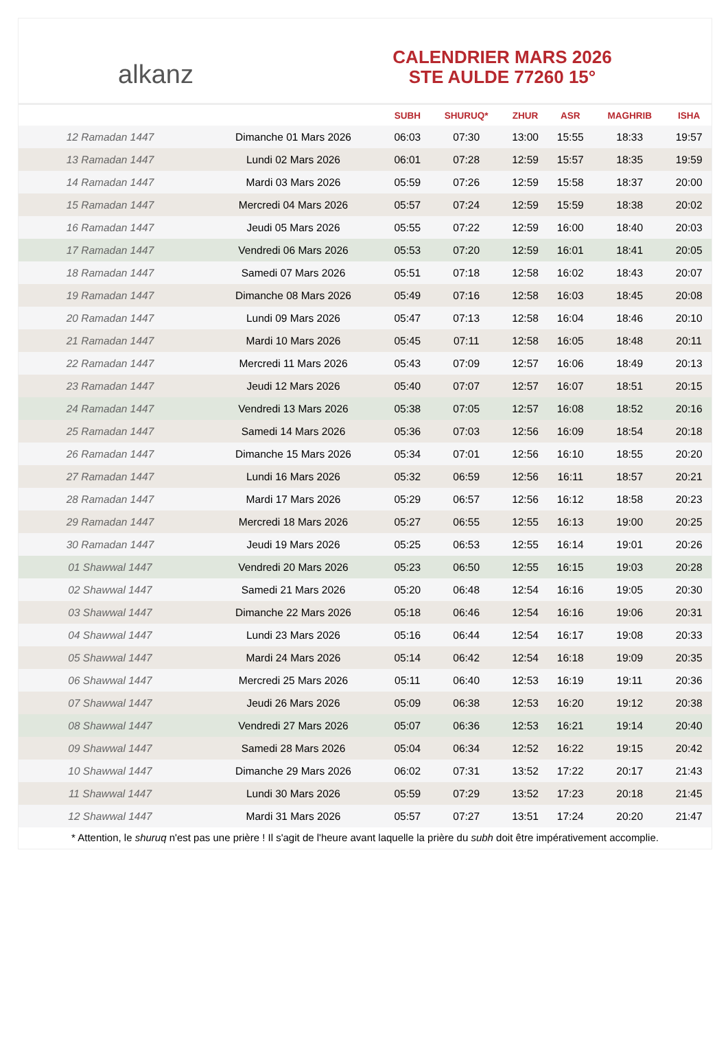alkanz
CALENDRIER MARS 2026
STE AULDE 77260 15°
| | | SUBH | SHURUQ* | ZHUR | ASR | MAGHRIB | ISHA |
| --- | --- | --- | --- | --- | --- | --- | --- |
| 12 Ramadan 1447 | Dimanche 01 Mars 2026 | 06:03 | 07:30 | 13:00 | 15:55 | 18:33 | 19:57 |
| 13 Ramadan 1447 | Lundi 02 Mars 2026 | 06:01 | 07:28 | 12:59 | 15:57 | 18:35 | 19:59 |
| 14 Ramadan 1447 | Mardi 03 Mars 2026 | 05:59 | 07:26 | 12:59 | 15:58 | 18:37 | 20:00 |
| 15 Ramadan 1447 | Mercredi 04 Mars 2026 | 05:57 | 07:24 | 12:59 | 15:59 | 18:38 | 20:02 |
| 16 Ramadan 1447 | Jeudi 05 Mars 2026 | 05:55 | 07:22 | 12:59 | 16:00 | 18:40 | 20:03 |
| 17 Ramadan 1447 | Vendredi 06 Mars 2026 | 05:53 | 07:20 | 12:59 | 16:01 | 18:41 | 20:05 |
| 18 Ramadan 1447 | Samedi 07 Mars 2026 | 05:51 | 07:18 | 12:58 | 16:02 | 18:43 | 20:07 |
| 19 Ramadan 1447 | Dimanche 08 Mars 2026 | 05:49 | 07:16 | 12:58 | 16:03 | 18:45 | 20:08 |
| 20 Ramadan 1447 | Lundi 09 Mars 2026 | 05:47 | 07:13 | 12:58 | 16:04 | 18:46 | 20:10 |
| 21 Ramadan 1447 | Mardi 10 Mars 2026 | 05:45 | 07:11 | 12:58 | 16:05 | 18:48 | 20:11 |
| 22 Ramadan 1447 | Mercredi 11 Mars 2026 | 05:43 | 07:09 | 12:57 | 16:06 | 18:49 | 20:13 |
| 23 Ramadan 1447 | Jeudi 12 Mars 2026 | 05:40 | 07:07 | 12:57 | 16:07 | 18:51 | 20:15 |
| 24 Ramadan 1447 | Vendredi 13 Mars 2026 | 05:38 | 07:05 | 12:57 | 16:08 | 18:52 | 20:16 |
| 25 Ramadan 1447 | Samedi 14 Mars 2026 | 05:36 | 07:03 | 12:56 | 16:09 | 18:54 | 20:18 |
| 26 Ramadan 1447 | Dimanche 15 Mars 2026 | 05:34 | 07:01 | 12:56 | 16:10 | 18:55 | 20:20 |
| 27 Ramadan 1447 | Lundi 16 Mars 2026 | 05:32 | 06:59 | 12:56 | 16:11 | 18:57 | 20:21 |
| 28 Ramadan 1447 | Mardi 17 Mars 2026 | 05:29 | 06:57 | 12:56 | 16:12 | 18:58 | 20:23 |
| 29 Ramadan 1447 | Mercredi 18 Mars 2026 | 05:27 | 06:55 | 12:55 | 16:13 | 19:00 | 20:25 |
| 30 Ramadan 1447 | Jeudi 19 Mars 2026 | 05:25 | 06:53 | 12:55 | 16:14 | 19:01 | 20:26 |
| 01 Shawwal 1447 | Vendredi 20 Mars 2026 | 05:23 | 06:50 | 12:55 | 16:15 | 19:03 | 20:28 |
| 02 Shawwal 1447 | Samedi 21 Mars 2026 | 05:20 | 06:48 | 12:54 | 16:16 | 19:05 | 20:30 |
| 03 Shawwal 1447 | Dimanche 22 Mars 2026 | 05:18 | 06:46 | 12:54 | 16:16 | 19:06 | 20:31 |
| 04 Shawwal 1447 | Lundi 23 Mars 2026 | 05:16 | 06:44 | 12:54 | 16:17 | 19:08 | 20:33 |
| 05 Shawwal 1447 | Mardi 24 Mars 2026 | 05:14 | 06:42 | 12:54 | 16:18 | 19:09 | 20:35 |
| 06 Shawwal 1447 | Mercredi 25 Mars 2026 | 05:11 | 06:40 | 12:53 | 16:19 | 19:11 | 20:36 |
| 07 Shawwal 1447 | Jeudi 26 Mars 2026 | 05:09 | 06:38 | 12:53 | 16:20 | 19:12 | 20:38 |
| 08 Shawwal 1447 | Vendredi 27 Mars 2026 | 05:07 | 06:36 | 12:53 | 16:21 | 19:14 | 20:40 |
| 09 Shawwal 1447 | Samedi 28 Mars 2026 | 05:04 | 06:34 | 12:52 | 16:22 | 19:15 | 20:42 |
| 10 Shawwal 1447 | Dimanche 29 Mars 2026 | 06:02 | 07:31 | 13:52 | 17:22 | 20:17 | 21:43 |
| 11 Shawwal 1447 | Lundi 30 Mars 2026 | 05:59 | 07:29 | 13:52 | 17:23 | 20:18 | 21:45 |
| 12 Shawwal 1447 | Mardi 31 Mars 2026 | 05:57 | 07:27 | 13:51 | 17:24 | 20:20 | 21:47 |
* Attention, le shuruq n'est pas une prière ! Il s'agit de l'heure avant laquelle la prière du subh doit être impérativement accomplie.